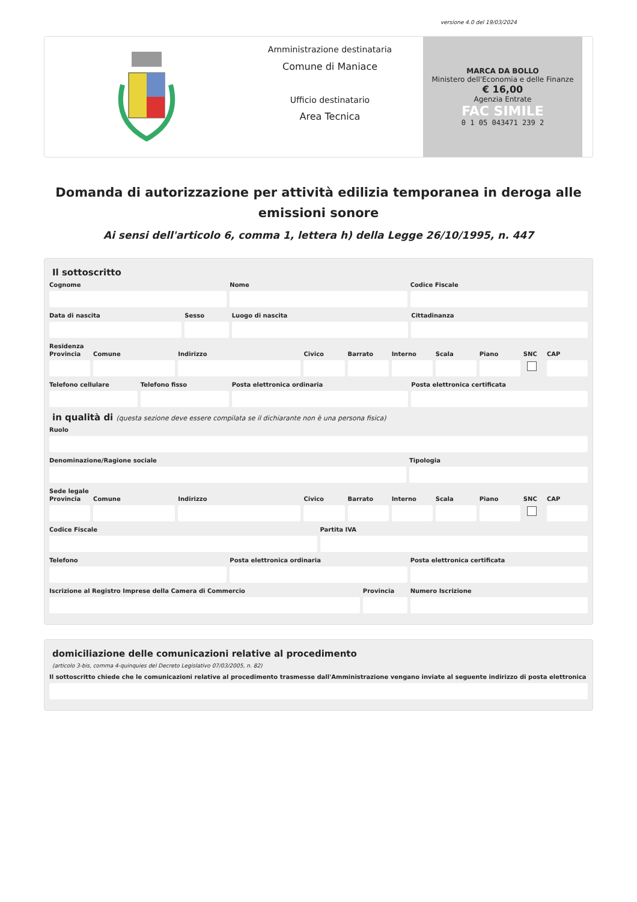versione 4.0 del 19/03/2024
Amministrazione destinataria
Comune di Maniace
Ufficio destinatario
Area Tecnica
MARCA DA BOLLO
Ministero dell'Economia e delle Finanze
€ 16,00
Agenzia Entrate
FAC SIMILE
0 1 05 043471 239 2
Domanda di autorizzazione per attività edilizia temporanea in deroga alle emissioni sonore
Ai sensi dell'articolo 6, comma 1, lettera h) della Legge 26/10/1995, n. 447
Il sottoscritto
Cognome Nome Codice Fiscale
Data di nascita Sesso Luogo di nascita Cittadinanza
Residenza
Provincia Comune Indirizzo Civico Barrato Interno Scala Piano SNC CAP
Telefono cellulare Telefono fisso Posta elettronica ordinaria Posta elettronica certificata
in qualità di (questa sezione deve essere compilata se il dichiarante non è una persona fisica)
Ruolo
Denominazione/Ragione sociale Tipologia
Sede legale
Provincia Comune Indirizzo Civico Barrato Interno Scala Piano SNC CAP
Codice Fiscale Partita IVA
Telefono Posta elettronica ordinaria Posta elettronica certificata
Iscrizione al Registro Imprese della Camera di Commercio
Provincia Numero Iscrizione
domiciliazione delle comunicazioni relative al procedimento
(articolo 3-bis, comma 4-quinquies del Decreto Legislativo 07/03/2005, n. 82)
Il sottoscritto chiede che le comunicazioni relative al procedimento trasmesse dall'Amministrazione vengano inviate al seguente indirizzo di posta elettronica